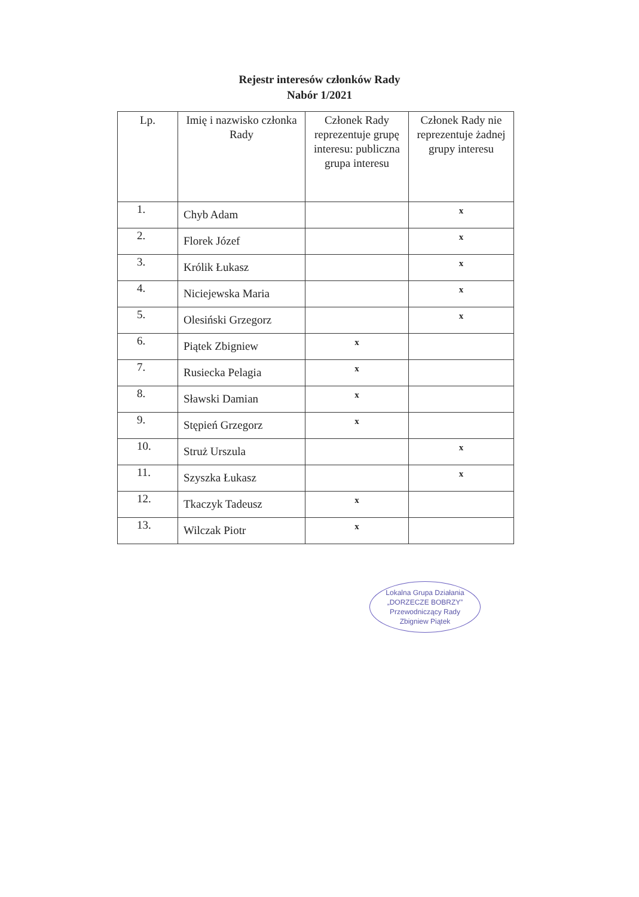Rejestr interesów członków Rady
Nabór 1/2021
| Lp. | Imię i nazwisko członka Rady | Członek Rady reprezentuje grupę interesu: publiczna grupa interesu | Członek Rady nie reprezentuje żadnej grupy interesu |
| --- | --- | --- | --- |
| 1. | Chyb Adam | | x |
| 2. | Florek Józef | | x |
| 3. | Królik Łukasz | | x |
| 4. | Niciejewska Maria | | x |
| 5. | Olesiński Grzegorz | | x |
| 6. | Piątek Zbigniew | x | |
| 7. | Rusiecka Pelagia | x | |
| 8. | Sławski Damian | x | |
| 9. | Stępień Grzegorz | x | |
| 10. | Struż Urszula | | x |
| 11. | Szyszka Łukasz | | x |
| 12. | Tkaczyk Tadeusz | x | |
| 13. | Wilczak Piotr | x | |
Lokalna Grupa Działania
„DORZECZE BOBRZY”
Przewodniczący Rady
Zbigniew Piątek